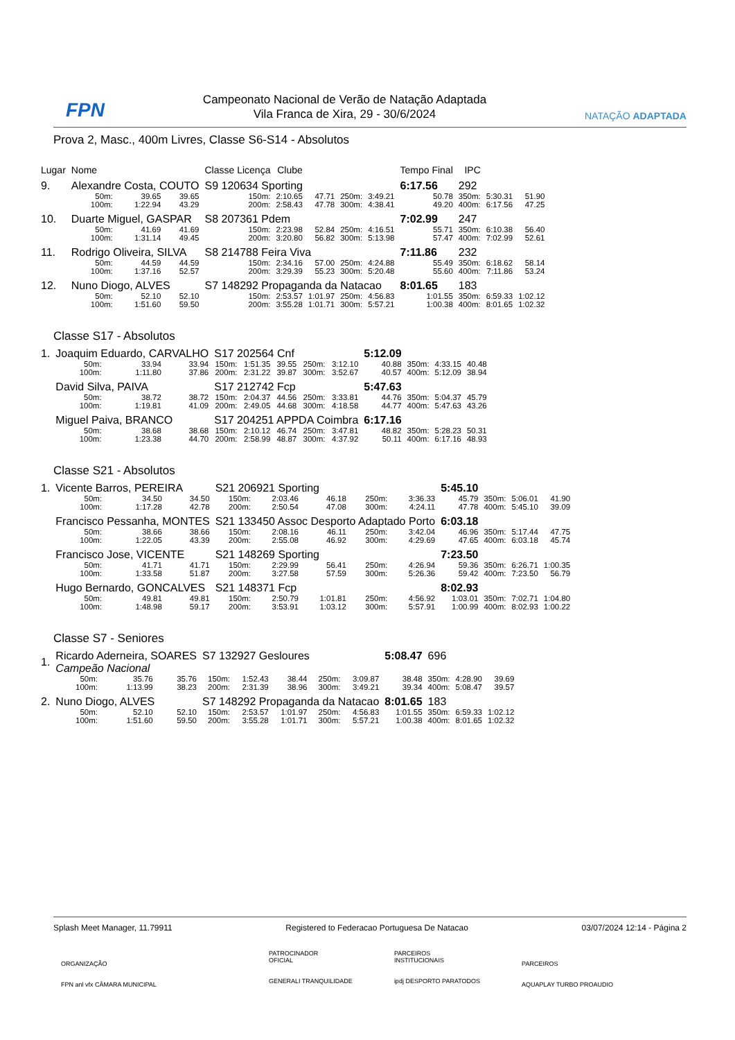FPN
Campeonato Nacional de Verão de Natação Adaptada
Vila Franca de Xira, 29 - 30/6/2024
NATAÇÃO ADAPTADA
Prova 2, Masc., 400m Livres, Classe S6-S14 - Absolutos
| Lugar | Nome | | | Classe Licença | Clube | | | | Tempo Final | IPC | | |
| 9. | Alexandre Costa, COUTO | | | S9 120634 Sporting | | | | | 6:17.56 | 292 | | |
| | 50m: | 39.65 | 39.65 | 150m: | 2:10.65 | 47.71 | 250m: | 3:49.21 | 50.78 | 350m: | 5:30.31 | 51.90 |
| | 100m: | 1:22.94 | 43.29 | 200m: | 2:58.43 | 47.78 | 300m: | 4:38.41 | 49.20 | 400m: | 6:17.56 | 47.25 |
| 10. | Duarte Miguel, GASPAR | | | S8 207361 Pdem | | | | | 7:02.99 | 247 | | |
| | 50m: | 41.69 | 41.69 | 150m: | 2:23.98 | 52.84 | 250m: | 4:16.51 | 55.71 | 350m: | 6:10.38 | 56.40 |
| | 100m: | 1:31.14 | 49.45 | 200m: | 3:20.80 | 56.82 | 300m: | 5:13.98 | 57.47 | 400m: | 7:02.99 | 52.61 |
| 11. | Rodrigo Oliveira, SILVA | | | S8 214788 Feira Viva | | | | | 7:11.86 | 232 | | |
| | 50m: | 44.59 | 44.59 | 150m: | 2:34.16 | 57.00 | 250m: | 4:24.88 | 55.49 | 350m: | 6:18.62 | 58.14 |
| | 100m: | 1:37.16 | 52.57 | 200m: | 3:29.39 | 55.23 | 300m: | 5:20.48 | 55.60 | 400m: | 7:11.86 | 53.24 |
| 12. | Nuno Diogo, ALVES | | | S7 148292 Propaganda da Natacao | | | | | 8:01.65 | 183 | | |
| | 50m: | 52.10 | 52.10 | 150m: | 2:53.57 | 1:01.97 | 250m: | 4:56.83 | 1:01.55 | 350m: | 6:59.33 | 1:02.12 |
| | 100m: | 1:51.60 | 59.50 | 200m: | 3:55.28 | 1:01.71 | 300m: | 5:57.21 | 1:00.38 | 400m: | 8:01.65 | 1:02.32 |
Classe S17 - Absolutos
| 1. | Joaquim Eduardo, CARVALHO | | | S17 202564 Cnf | | | | | 5:12.09 | | | |
| | 50m: | 33.94 | 33.94 | 150m: | 1:51.35 | 39.55 | 250m: | 3:12.10 | 40.88 | 350m: | 4:33.15 | 40.48 |
| | 100m: | 1:11.80 | 37.86 | 200m: | 2:31.22 | 39.87 | 300m: | 3:52.67 | 40.57 | 400m: | 5:12.09 | 38.94 |
| | David Silva, PAIVA | | | S17 212742 Fcp | | | | | 5:47.63 | | | |
| | 50m: | 38.72 | 38.72 | 150m: | 2:04.37 | 44.56 | 250m: | 3:33.81 | 44.76 | 350m: | 5:04.37 | 45.79 |
| | 100m: | 1:19.81 | 41.09 | 200m: | 2:49.05 | 44.68 | 300m: | 4:18.58 | 44.77 | 400m: | 5:47.63 | 43.26 |
| | Miguel Paiva, BRANCO | | | S17 204251 APPDA Coimbra | | | | | 6:17.16 | | | |
| | 50m: | 38.68 | 38.68 | 150m: | 2:10.12 | 46.74 | 250m: | 3:47.81 | 48.82 | 350m: | 5:28.23 | 50.31 |
| | 100m: | 1:23.38 | 44.70 | 200m: | 2:58.99 | 48.87 | 300m: | 4:37.92 | 50.11 | 400m: | 6:17.16 | 48.93 |
Classe S21 - Absolutos
| 1. | Vicente Barros, PEREIRA | | | S21 206921 Sporting | | | | | 5:45.10 | | | |
| | 50m: | 34.50 | 34.50 | 150m: | 2:03.46 | 46.18 | 250m: | 3:36.33 | 45.79 | 350m: | 5:06.01 | 41.90 |
| | 100m: | 1:17.28 | 42.78 | 200m: | 2:50.54 | 47.08 | 300m: | 4:24.11 | 47.78 | 400m: | 5:45.10 | 39.09 |
| | Francisco Pessanha, MONTES | | | S21 133450 Assoc Desporto Adaptado Porto | | | | | 6:03.18 | | | |
| | 50m: | 38.66 | 38.66 | 150m: | 2:08.16 | 46.11 | 250m: | 3:42.04 | 46.96 | 350m: | 5:17.44 | 47.75 |
| | 100m: | 1:22.05 | 43.39 | 200m: | 2:55.08 | 46.92 | 300m: | 4:29.69 | 47.65 | 400m: | 6:03.18 | 45.74 |
| | Francisco Jose, VICENTE | | | S21 148269 Sporting | | | | | 7:23.50 | | | |
| | 50m: | 41.71 | 41.71 | 150m: | 2:29.99 | 56.41 | 250m: | 4:26.94 | 59.36 | 350m: | 6:26.71 | 1:00.35 |
| | 100m: | 1:33.58 | 51.87 | 200m: | 3:27.58 | 57.59 | 300m: | 5:26.36 | 59.42 | 400m: | 7:23.50 | 56.79 |
| | Hugo Bernardo, GONCALVES | | | S21 148371 Fcp | | | | | 8:02.93 | | | |
| | 50m: | 49.81 | 49.81 | 150m: | 2:50.79 | 1:01.81 | 250m: | 4:56.92 | 1:03.01 | 350m: | 7:02.71 | 1:04.80 |
| | 100m: | 1:48.98 | 59.17 | 200m: | 3:53.91 | 1:03.12 | 300m: | 5:57.91 | 1:00.99 | 400m: | 8:02.93 | 1:00.22 |
Classe S7 - Seniores
| 1. | Ricardo Aderneira, SOARES Campeão Nacional | | | S7 132927 Gesloures | | | | | 5:08.47 | 696 | | |
| | 50m: | 35.76 | 35.76 | 150m: | 1:52.43 | 38.44 | 250m: | 3:09.87 | 38.48 | 350m: | 4:28.90 | 39.69 |
| | 100m: | 1:13.99 | 38.23 | 200m: | 2:31.39 | 38.96 | 300m: | 3:49.21 | 39.34 | 400m: | 5:08.47 | 39.57 |
| 2. | Nuno Diogo, ALVES | | | S7 148292 Propaganda da Natacao | | | | | 8:01.65 | 183 | | |
| | 50m: | 52.10 | 52.10 | 150m: | 2:53.57 | 1:01.97 | 250m: | 4:56.83 | 1:01.55 | 350m: | 6:59.33 | 1:02.12 |
| | 100m: | 1:51.60 | 59.50 | 200m: | 3:55.28 | 1:01.71 | 300m: | 5:57.21 | 1:00.38 | 400m: | 8:01.65 | 1:02.32 |
Splash Meet Manager, 11.79911 Registered to Federacao Portuguesa De Natacao 03/07/2024 12:14 - Página 2
ORGANIZAÇÃO
FPN anl vfx CÂMARA MUNICIPAL
PATROCINADOR
OFICIAL
GENERALI TRANQUILIDADE
PARCEIROS
INSTITUCIONAIS
ipdj DESPORTO PARATODOS
PARCEIROS
AQUAPLAY TURBO PROAUDIO